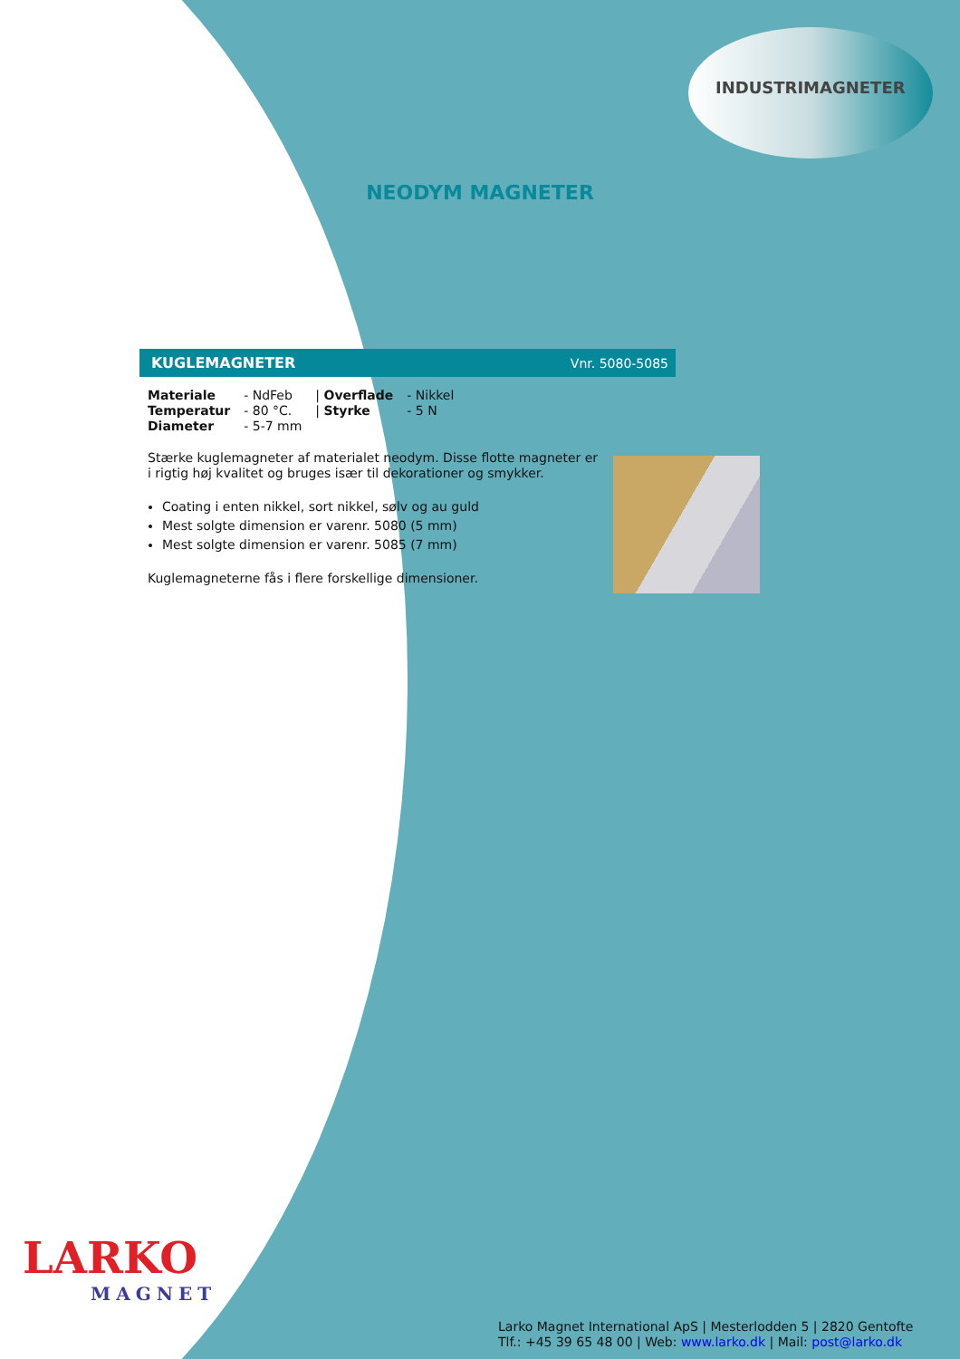INDUSTRIMAGNETER
NEODYM MAGNETER
KUGLEMAGNETER Vnr. 5080-5085
| Materiale | - NdFeb | / Overflade | - Nikkel |
| Temperatur | - 80 °C. | / Styrke | - 5 N |
| Diameter | - 5-7 mm | | |
Stærke kuglemagneter af materialet neodym. Disse flotte magneter er i rigtig høj kvalitet og bruges især til dekorationer og smykker.
Coating i enten nikkel, sort nikkel, sølv og au guld
Mest solgte dimension er varenr. 5080 (5 mm)
Mest solgte dimension er varenr. 5085 (7 mm)
Kuglemagneterne fås i flere forskellige dimensioner.
LARKO
MAGNET
Larko Magnet International ApS | Mesterlodden 5 | 2820 Gentofte
Tlf.: +45 39 65 48 00 | Web: www.larko.dk | Mail: post@larko.dk